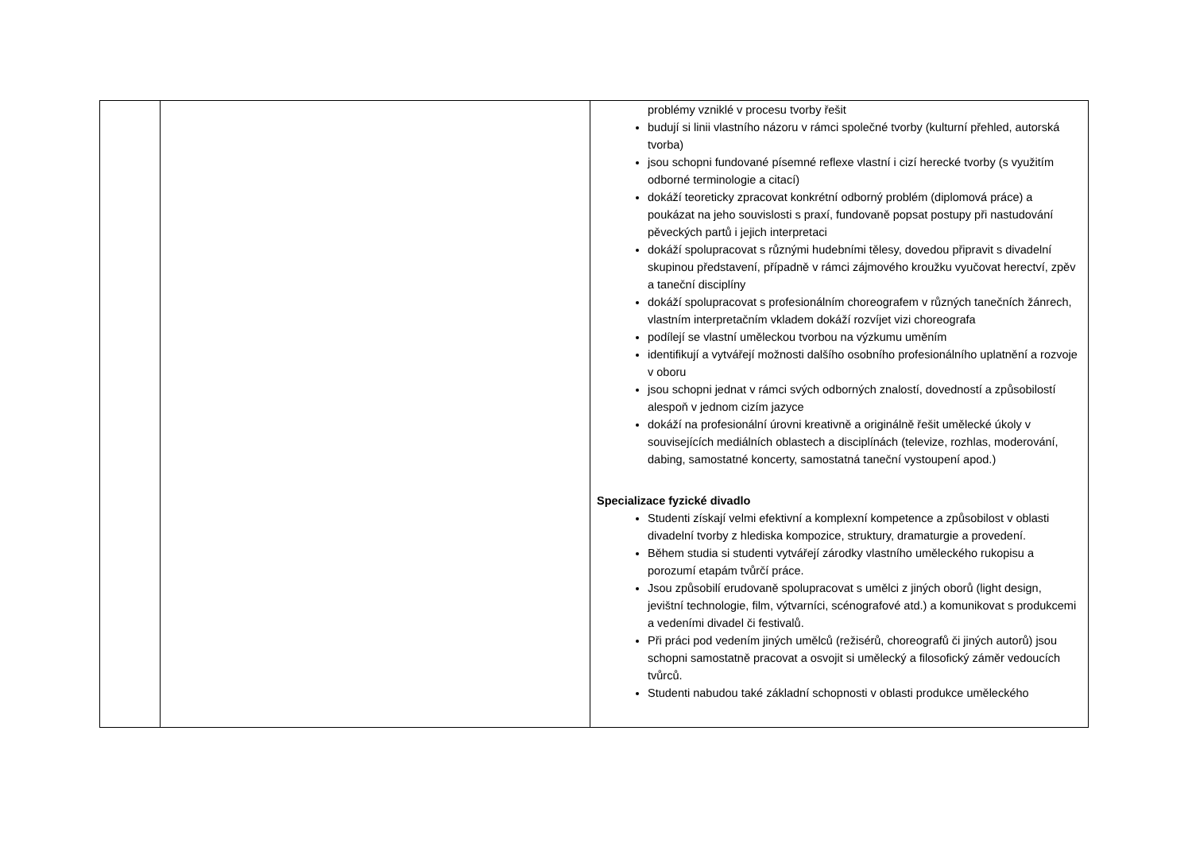| | | problémy vzniklé v procesu tvorby řešit budují si linii vlastního názoru v rámci společné tvorby (kulturní přehled, autorská tvorba) jsou schopni fundované písemné reflexe vlastní i cizí herecké tvorby (s využitím odborné terminologie a citací) dokáží teoreticky zpracovat konkrétní odborný problém (diplomová práce) a poukázat na jeho souvislosti s praxí, fundovaně popsat postupy při nastudování pěveckých partů i jejich interpretaci dokáží spolupracovat s různými hudebními tělesy, dovedou připravit s divadelní skupinou představení, případně v rámci zájmového kroužku vyučovat herectví, zpěv a taneční disciplíny dokáží spolupracovat s profesionálním choreografem v různých tanečních žánrech, vlastním interpretačním vkladem dokáží rozvíjet vizi choreografa podílejí se vlastní uměleckou tvorbou na výzkumu uměním identifikují a vytvářejí možnosti dalšího osobního profesionálního uplatnění a rozvoje v oboru jsou schopni jednat v rámci svých odborných znalostí, dovedností a způsobilostí alespoň v jednom cizím jazyce dokáží na profesionální úrovni kreativně a originálně řešit umělecké úkoly v souvisejících mediálních oblastech a disciplínách (televize, rozhlas, moderování, dabing, samostatné koncerty, samostatná taneční vystoupení apod.) Specializace fyzické divadlo Studenti získají velmi efektivní a komplexní kompetence a způsobilost v oblasti divadelní tvorby z hlediska kompozice, struktury, dramaturgie a provedení. Během studia si studenti vytvářejí zárodky vlastního uměleckého rukopisu a porozumí etapám tvůrčí práce. Jsou způsobilí erudovaně spolupracovat s umělci z jiných oborů (light design, jevištní technologie, film, výtvarníci, scénografové atd.) a komunikovat s produkcemi a vedeními divadel či festivalů. Při práci pod vedením jiných umělců (režisérů, choreografů či jiných autorů) jsou schopni samostatně pracovat a osvojit si umělecký a filosofický záměr vedoucích tvůrců. Studenti nabudou také základní schopnosti v oblasti produkce uměleckého |